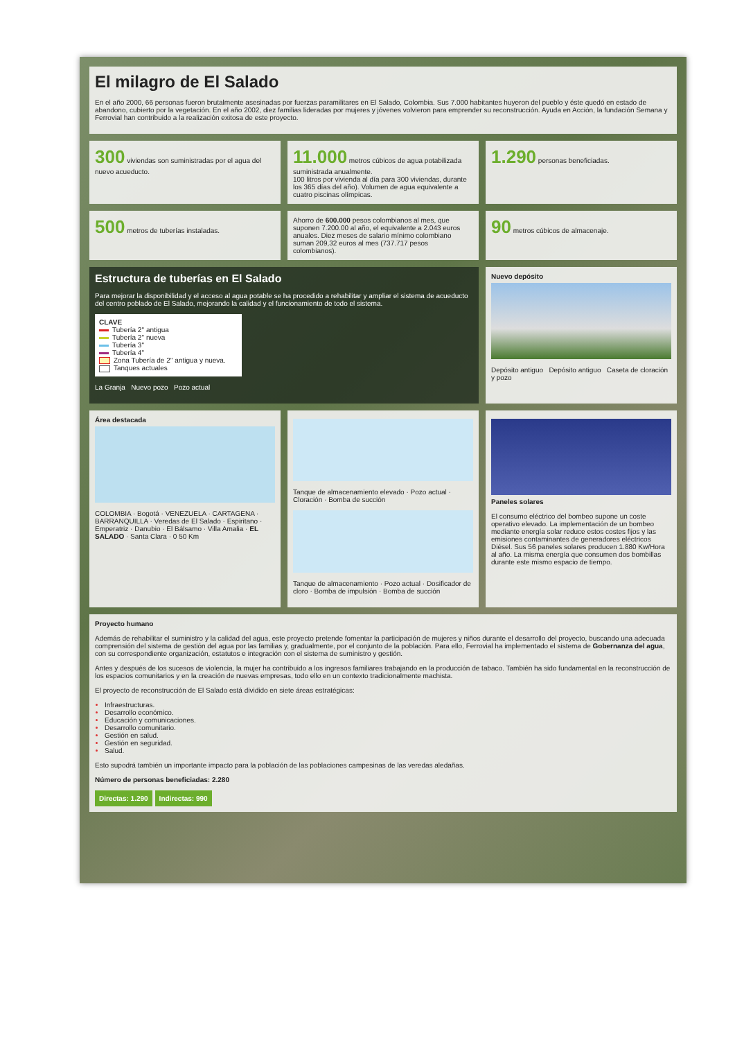El milagro de El Salado
En el año 2000, 66 personas fueron brutalmente asesinadas por fuerzas paramilitares en El Salado, Colombia. Sus 7.000 habitantes huyeron del pueblo y éste quedó en estado de abandono, cubierto por la vegetación. En el año 2002, diez familias lideradas por mujeres y jóvenes volvieron para emprender su reconstrucción. Ayuda en Acción, la fundación Semana y Ferrovial han contribuido a la realización exitosa de este proyecto.
300 viviendas son suministradas por el agua del nuevo acueducto.
11.000 metros cúbicos de agua potabilizada suministrada anualmente.
100 litros por vivienda al día para 300 viviendas, durante los 365 días del año). Volumen de agua equivalente a cuatro piscinas olímpicas.
1.290 personas beneficiadas.
500 metros de tuberías instaladas.
Ahorro de 600.000 pesos colombianos al mes, que suponen 7.200.00 al año, el equivalente a 2.043 euros anuales. Diez meses de salario mínimo colombiano suman 209,32 euros al mes (737.717 pesos colombianos).
90 metros cúbicos de almacenaje.
Estructura de tuberías en El Salado
Para mejorar la disponibilidad y el acceso al agua potable se ha procedido a rehabilitar y ampliar el sistema de acueducto del centro poblado de El Salado, mejorando la calidad y el funcionamiento de todo el sistema.
CLAVE
Tubería 2'' antigua
Tubería 2'' nueva
Tubería 3''
Tubería 4''
Zona Tubería de 2'' antigua y nueva.
Tanques actuales
La Granja Nuevo pozo Pozo actual
Nuevo depósito
Depósito antiguo Depósito antiguo Caseta de cloración y pozo
Área destacada
COLOMBIA · Bogotá · VENEZUELA · CARTAGENA · BARRANQUILLA · Veredas de El Salado · Espiritano · Emperatriz · Danubio · El Bálsamo · Villa Amalia · EL SALADO · Santa Clara · 0 50 Km
Tanque de almacenamiento elevado · Pozo actual · Cloración · Bomba de succión
Tanque de almacenamiento · Pozo actual · Dosificador de cloro · Bomba de impulsión · Bomba de succión
Paneles solares
El consumo eléctrico del bombeo supone un coste operativo elevado. La implementación de un bombeo mediante energía solar reduce estos costes fijos y las emisiones contaminantes de generadores eléctricos Diésel. Sus 56 paneles solares producen 1.880 Kw/Hora al año. La misma energía que consumen dos bombillas durante este mismo espacio de tiempo.
Proyecto humano
Además de rehabilitar el suministro y la calidad del agua, este proyecto pretende fomentar la participación de mujeres y niños durante el desarrollo del proyecto, buscando una adecuada comprensión del sistema de gestión del agua por las familias y, gradualmente, por el conjunto de la población. Para ello, Ferrovial ha implementado el sistema de Gobernanza del agua, con su correspondiente organización, estatutos e integración con el sistema de suministro y gestión.
Antes y después de los sucesos de violencia, la mujer ha contribuido a los ingresos familiares trabajando en la producción de tabaco. También ha sido fundamental en la reconstrucción de los espacios comunitarios y en la creación de nuevas empresas, todo ello en un contexto tradicionalmente machista.
El proyecto de reconstrucción de El Salado está dividido en siete áreas estratégicas:
Infraestructuras.
Desarrollo económico.
Educación y comunicaciones.
Desarrollo comunitario.
Gestión en salud.
Gestión en seguridad.
Salud.
Esto supodrá también un importante impacto para la población de las poblaciones campesinas de las veredas aledañas.
Número de personas beneficiadas: 2.280
Directas: 1.290 Indirectas: 990